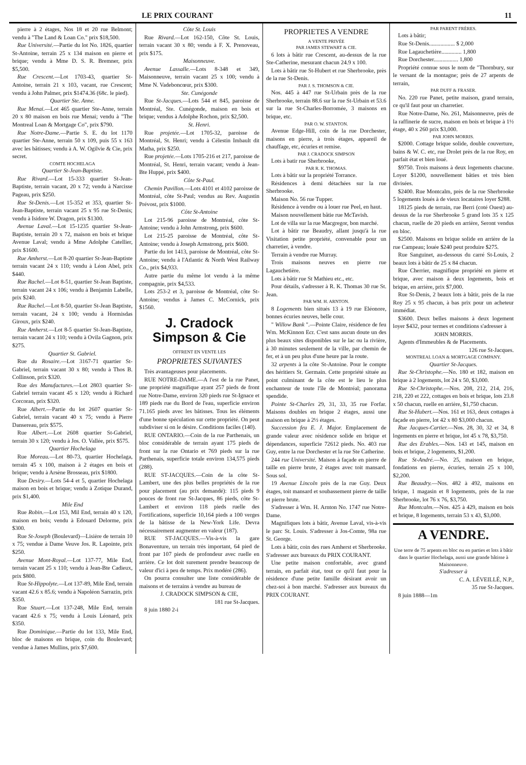LE PRIX COURANT 11
pierre à 2 étages, Nos 18 et 20 rue Belmont; vendu à "The Land & Loan Co." prix $18,500.
Rue Université.—Partie du lot No. 1826, quartier St-Antoine, terrain 25 x 134 maison en pierre et brique; vendu à Mme D. S. R. Bremner, prix $5,500.
Rue Crescent.—Lot 1703-43, quartier St-Antoine, terrain 21 x 103, vacant, rue Crescent; vendu à John Palmer, prix $1474.36 (68c. le pied).
Quartier Ste. Anne.
Rue Menai.—Lot 465 quartier Ste-Anne, terrain 20 x 80 maison en bois rue Menai; vendu à "The Montreal Loan & Mortgage Co", prix $790.
Rue Notre-Dame.—Partie S. E. du lot 1170 quartier Ste-Anne, terrain 50 x 109, puis 55 x 163 avec les bâtisses; vendu à A. W. Ogilvie & Cie, prix secret.
COMTE HOCHELAGA
Quartier St-Jean-Baptiste.
Rue Rivard.—Lot 15-333 quartier St-Jean-Baptiste, terrain vacant, 20 x 72; vendu à Narcisse Pageau, prix $250.
Rue St-Denis.—Lot 15-352 et 353, quartier St-Jean-Baptiste, terrain vacant 25 x 95 rue St-Denis; vendu à Isidore W. Dragon, prix $1300.
Avenue Laval.—Lot 15-1235 quartier St-Jean-Baptiste, terrain 20 x 72, maison en bois et brique Avenue Laval; vendu à Mme Adolphe Catellier, prix $1600.
Rue Amherst.—Lot 8-20 quartier St-Jean-Baptiste terrain vacant 24 x 110; vendu à Léon Abel, prix $440.
Rue Rachel.—Lot 8-51, quartier St-Jean Baptiste, terrain vacant 24 x 106; vendu à Benjamin Labelle, prix $240.
Rue Rachel.—Lot 8-50, quartier St-Jean Baptiste, terrain vacant, 24 x 100; vendu à Hormisdas Giroux, prix $240.
Rue Amherst.—Lot 8-5 quartier St-Jean-Baptiste, terrain vacant 24 x 110; vendu à Ovila Gagnon, prix $275.
Quartier St. Gabriel.
Rue du Rosaire.—Lot 3167-71 quartier St-Gabriel, terrain vacant 30 x 80; vendu à Thos B. Collinson, prix $320.
Rue des Manufactures.—Lot 2803 quartier St-Gabriel terrain vacant 45 x 120; vendu à Richard Corcoran, prix $320.
Rue Albert.—Partie du lot 2607 quartier St-Gabriel, terrain vacant 40 x 75; vendu à Pierre Dansereau, prix $575.
Rue Albert.—Lot 2608 quartier St-Gabriel, terrain 30 x 120; vendu à Jos. O. Vallée, prix $575.
Quartier Hochelaga
Rue Moreau.—Lot 80-73, quartier Hochelaga, terrain 45 x 100, maison à 2 étages en bois et brique; vendu à Arsène Brosseau, prix $1800.
Rue Desiry.—Lots 54-4 et 5, quartier Hochelaga maison en bois et brique; vendu à Zotique Durand, prix $1,400.
Mile End
Rue Robin.—Lot 153, Mil End, terrain 40 x 120, maison en bois; vendu à Edouard Delorme, prix $300.
Rue St-Joseph (Boulevard)—Lisière de terrain 10 x 75; vendue à Dame Veuve Jos. R. Lapointe, prix $250.
Avenue Mont-Royal.—Lot 137-77, Mile End, terrain vacant 25 x 110; vendu à Jean-Bte Cadieux, prix $800.
Rue St-Hippolyte.—Lot 137-89, Mile End, terrain vacant 42.6 x 85.6; vendu à Napoléon Sarrazin, prix $350.
Rue Stuart.—Lot 137-248, Mile End, terrain vacant 42.6 x 75; vendu à Louis Léonard, prix $350.
Rue Dominique.—Partie du lot 133, Mile End, bloc de maisons en brique, coin du Boulevard; vendue à James Mullins, prix $7,600.
Côte St. Louis
Rue Rivard.—Lot 162-150, Côte St. Louis, terrain vacant 30 x 80; vendu à F. X. Prenoveau, prix $175.
Maisonneuve.
Avenue Lassalle.—Lots 8-348 et 349, Maisonneuve, terrain vacant 25 x 100; vendu à Mme N. Vadeboncœur, prix $300.
Ste. Cunégonde
Rue St-Jacques.—Lots 544 et 845, paroisse de Montréal, Ste. Cunégonde, maison en bois et brique; vendus à Adolphe Rochon, prix $2,500.
St. Henri.
Rue projetée.—Lot 1705-32, paroisse de Montréal, St. Henri; vendu à Célestin Imbault dit Matha, prix $250.
Rue projetée.—Lots 1705-216 et 217, paroisse de Montréal, St. Henri, terrain vacant; vendu à Jean-Bte Huppé, prix $400.
Côte St-Paul.
Chemin Pavillon.—Lots 4101 et 4102 paroisse de Montréal, côte St-Paul; vendus au Rev. Augustin Prévost, prix $1000.
Côte St-Antoine
Lot 215-96 paroisse de Montréal, côte St-Antoine; vendu à John Armstrong, prix $600.
Lot 215-25 paroisse de Montréal, côte St-Antoine; vendu à Joseph Armstrong, prix $600.
Partie du lot 1413, paroisse de Montréal, côte St-Antoine; vendu à l'Atlantic & North West Railway Co., prix $4,933.
Autre partie du même lot vendu à la même compagnie, prix $4,533.
Lots 253-2 et 3, paroisse de Montréal, côte St-Antoine; vendus à James C. McCornick, prix $1560.
J. Cradock Simpson & Cie
OFFRENT EN VENTE LES
PROPRIETES SUIVANTES
Très avantageuses pour placements.
RUE NOTRE-DAME.—A l'est de la rue Panet, une propriété magnifique ayant 257 pieds de front rue Notre-Dame, environ 320 pieds rue St-Ignace et 189 pieds rue du Bord de l'eau, superficie environ 71.165 pieds avec les bâtisses. Tous les éléments d'une bonne spéculation sur cette propriété. On peut subdiviser si on le désire. Conditions faciles (140).
RUE ONTARIO.—Coin de la rue Parthenais, un bloc considérable de terrain ayant 175 pieds de front sur la rue Ontario et 769 pieds sur la rue Parthenais, superficie totale environ 134,575 pieds (288).
RUE ST-JACQUES.—Coin de la côte St-Lambert, une des plus belles propriétés de la rue pour placement (au prix demandé): 115 pieds 9 pouces de front rue St-Jacques, 86 pieds, côte St-Lambert et environ 118 pieds ruelle des Fortifications, superficie 10,164 pieds a 100 verges de la bâtisse de la New-York Life. Devra nécessairement augmenter en valeur (187).
RUE ST-JACQUES.—Vis-à-vis la gare Bonaventure, un terrain très important, 64 pied de front par 107 pieds de profondeur avec ruelle en arrière. Ce lot doit surement prendre beaucoup de valeur d'ici à peu de temps. Prix modéré (286).
On pourra consulter une liste considérable de maisons et de terrains à vendre au bureau de
J. CRADOCK SIMPSON & CIE,
181 rue St-Jacques.
8 juin 1880 2-i
PROPRIETES A VENDRE
A VENTE PRIVÉE
PAR JAMES STEWART & CIE.
6 lots à bâtir rue Crescent, au-dessus de la rue Ste-Catherine, mesurant chacun 24.9 x 100.
Lots à bâtir rue St-Hubert et rue Sherbrooke, près de la rue St-Denis.
PAR J. S. THOMSON & CIE.
Nos. 445 à 447 rue St-Urbain près de la rue Sherbrooke, terrain 88.6 sur la rue St-Urbain et 53.6 sur la rue St-Charles-Borromée, 3 maisons en brique, etc.
PAR O. W. STANTON.
Avenue Edge-Hill, coin de la rue Dorchester, maisons en pierre, à trois étages, appareil de chauffage, etc, écuries et remise.
PAR J. CRADOCK SIMPSON
Lots à batir rue Sherbrooke,
PAR R. K. THOMAS.
Lots à bâtir sur la propriété Torrance.
Résidences à demi détachées sur la rue Sherbrooke.
Maison No. 56 rue Tupper.
Résidence à vendre ou à louer rue Peel, en haut.
Maison nouvellement bâtie rue McTavish.
Lot de villa sur la rue Macgregor, bon marché.
Lot à bâtir rue Beaudry, allant jusqu'à la rue Visitation petite propriété, convenable pour un charretier, à vendre.
Terrain à vendre rue Murray.
Trois maisons neuves en pierre rue Lagauchetière.
Lots à bâtir rue St Mathieu etc., etc.
Pour détails, s'adresser à R. K. Thomas 30 rue St. Jean.
PAR WM. H. ARNTON.
8 Logements bien situés 13 à 19 rue Eléonore, bonnes écuries neuves, belle cour.
" Willow Bank ".—Pointe Claire, résidence de feu Wm. McKinnon Ecr. C'est sans aucun doute un des plus beaux sites disponibles sur le lac ou la rivière, à 30 minutes seulement de la ville, par chemin de fer, et à un peu plus d'une heure par la route.
32 arpents à la côte St-Antoine. Pour le compte des héritiers St. Germain. Cette propriété située au point culminant de la côte est le lieu le plus enchanteur de toute l'île de Montréal; panorama spendide.
Pointe St-Charles 29, 31, 33, 35 rue Forfar. Maisons doubles en brique 2 étages, aussi une maison en brique à 2½ étages.
Succession feu E. J. Major. Emplacement de grande valeur avec résidence solide en brique et dépendances, superficie 72612 pieds. No. 403 rue Guy, entre la rue Dorchester et la rue Ste Catherine.
244 rue Université. Maison à façade en pierre de taille en pierre brute, 2 étages avec toit mansard. Sous sol.
19 Avenue Lincoln près de la rue Guy. Deux étages, toit mansard et soubassement pierre de taille et pierre brute.
S'adresser à Wm. H. Arnton No. 1747 rue Notre-Dame.
Magnifiques lots à bâtir, Avenue Laval, vis-à-vis le parc St. Louis. S'adresser à Jos-Comte, 98a rue St. George.
Lots à bâtir, coin des rues Amherst et Sherbrooke. S'adresser aux bureaux du PRIX COURANT.
Une petite maison confortable, avec grand terrain, en parfait état, tout ce qu'il faut pour la résidence d'une petite famille désirant avoir un chez-soi à bon marché. S'adresser aux bureaux du PRIX COURANT.
PAR PARENT FRÈRES.
Lots à bâtir;
Rue St-Denis.................. $ 2,000
Rue Lagauchetière.............. 1,800
Rue Dorchester................. 1,800
Propriété connue sous le nom de "Thornbury, sur le versant de la montagne; près de 27 arpents de terrain,
PAR DUFF & FRASER.
No. 220 rue Panet, petite maison, grand terrain, ce qu'il faut pour un charretier.
Rue Notre-Dame, No. 261, Maisonneuve, près de la raffinerie de sucre, maison en bois et brique à 1½ étage, 40 x 260 prix $3,000.
PAR JOHN MORRIS.
$2000. Cottage brique solide, double couverture, bains & W. C. etc, rue Drolet près de la rue Roy, en parfait état et bien loué.
$9750. Trois maisons à deux logements chacune. Loyer $1200, nouvellement bâties et très bien divisées.
$2400. Rue Montcalm, près de la rue Sherbrooke 5 logements loués à de vieux locataires loyer $288.
18125 pieds de terrain, rue Berri (coté Ouest) au-dessus de la rue Sherbrooke 5 grand lots 35 x 125 chacun, ruelle de 20 pieds en arrière, Seront vendus en bloc.
$2500. Maisons en brique solide en arrière de la rue Campeau; louée $240 peut produire $275.
Rue Sanguinet, au-dessous du carré St-Louis, 2 beaux lots à bâtir de 25 x 84 chacun.
Rue Cherrier, magnifique propriété en pierre et brique, avec maison à deux logements, bois et brique, en arrière, prix $7,000.
Rue St-Denis, 2 beaux lots à bâtir, près de la rue Roy 25 x 95 chacun, à bas prix pour un acheteur immédiat.
$3600. Deux belles maisons à deux logement loyer $432, pour termes et conditions s'adresser à
JOHN MORRIS.
Agents d'Immeubles & de Placements.
126 rue St-Jacques.
MONTREAL LOAN & MORTGAGE COMPANY.
Quartier St-Jacques.
Rue St-Christophe.—No. 180 et 182, maison en brique à 2 logements, lot 24 x 50, $3,000.
Rue St-Christophe.—Nos. 208, 212, 214, 216, 218, 220 et 222, cottages en bois et brique, lots 23.8 x 50 chacun, ruelle en arrière, $1,750 chacun.
Rue St-Hubert.—Nos. 161 et 163, deux cottages à façade en pierre, lot 42 x 80 $3,000 chacun.
Rue Jacques-Cartier.—Nos. 28, 30, 32 et 34, 8 logements en pierre et brique, lot 45 x 78, $3,750.
Rue des Erables.—Nos. 143 et 145, maison en bois et brique, 2 logements, $1,200.
Rue St-André.—No. 25, maison en brique, fondations en pierre, écuries, terrain 25 x 100, $2,200.
Rue Beaudry.—Nos. 482 à 492, maisons en brique, 1 magasin et 8 logements, près de la rue Sherbrooke, lot 76 x 76, $3,750.
Rue Montcalm.—Nos. 425 à 429, maison en bois et brique, 8 logements, terrain 53 x 43, $3,000.
A VENDRE.
Une terre de 75 arpents en bloc ou en parties et lots à bâtir dans le quartier Hochelaga, aussi une grande bâtisse à Maisonneuve.
S'adresser à
C. A. LÉVEILLÉ, N.P.,
35 rue St-Jacques.
8 juin 1888—1m